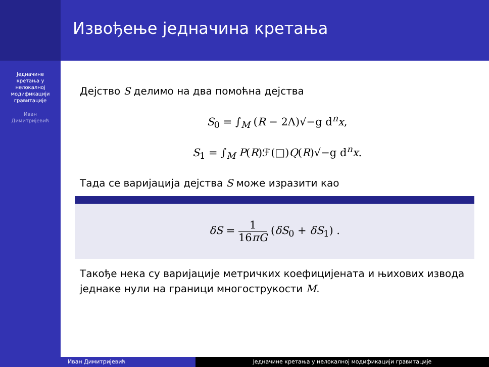Једначине
кретања у
нелокалној
модификацији
гравитације
Иван
Димитријевић
Извођење једначина кретања
Дејство S делимо на два помоћна дејства
S<sub>0</sub> = ∫<sub>M</sub> (R − 2Λ)√−g d<sup>n</sup>x,
S<sub>1</sub> = ∫<sub>M</sub> P(R)ℱ(□)Q(R)√−g d<sup>n</sup>x.
Тада се варијација дејства S може изразити као
δS = 1 16πG (δS<sub>0</sub> + δS<sub>1</sub>) .
Такође нека су варијације метричких коефицијената и њихових извода једнаке нули на граници многострукости M.
Иван Димитријевић Једначине кретања у нелокалној модификацији гравитације